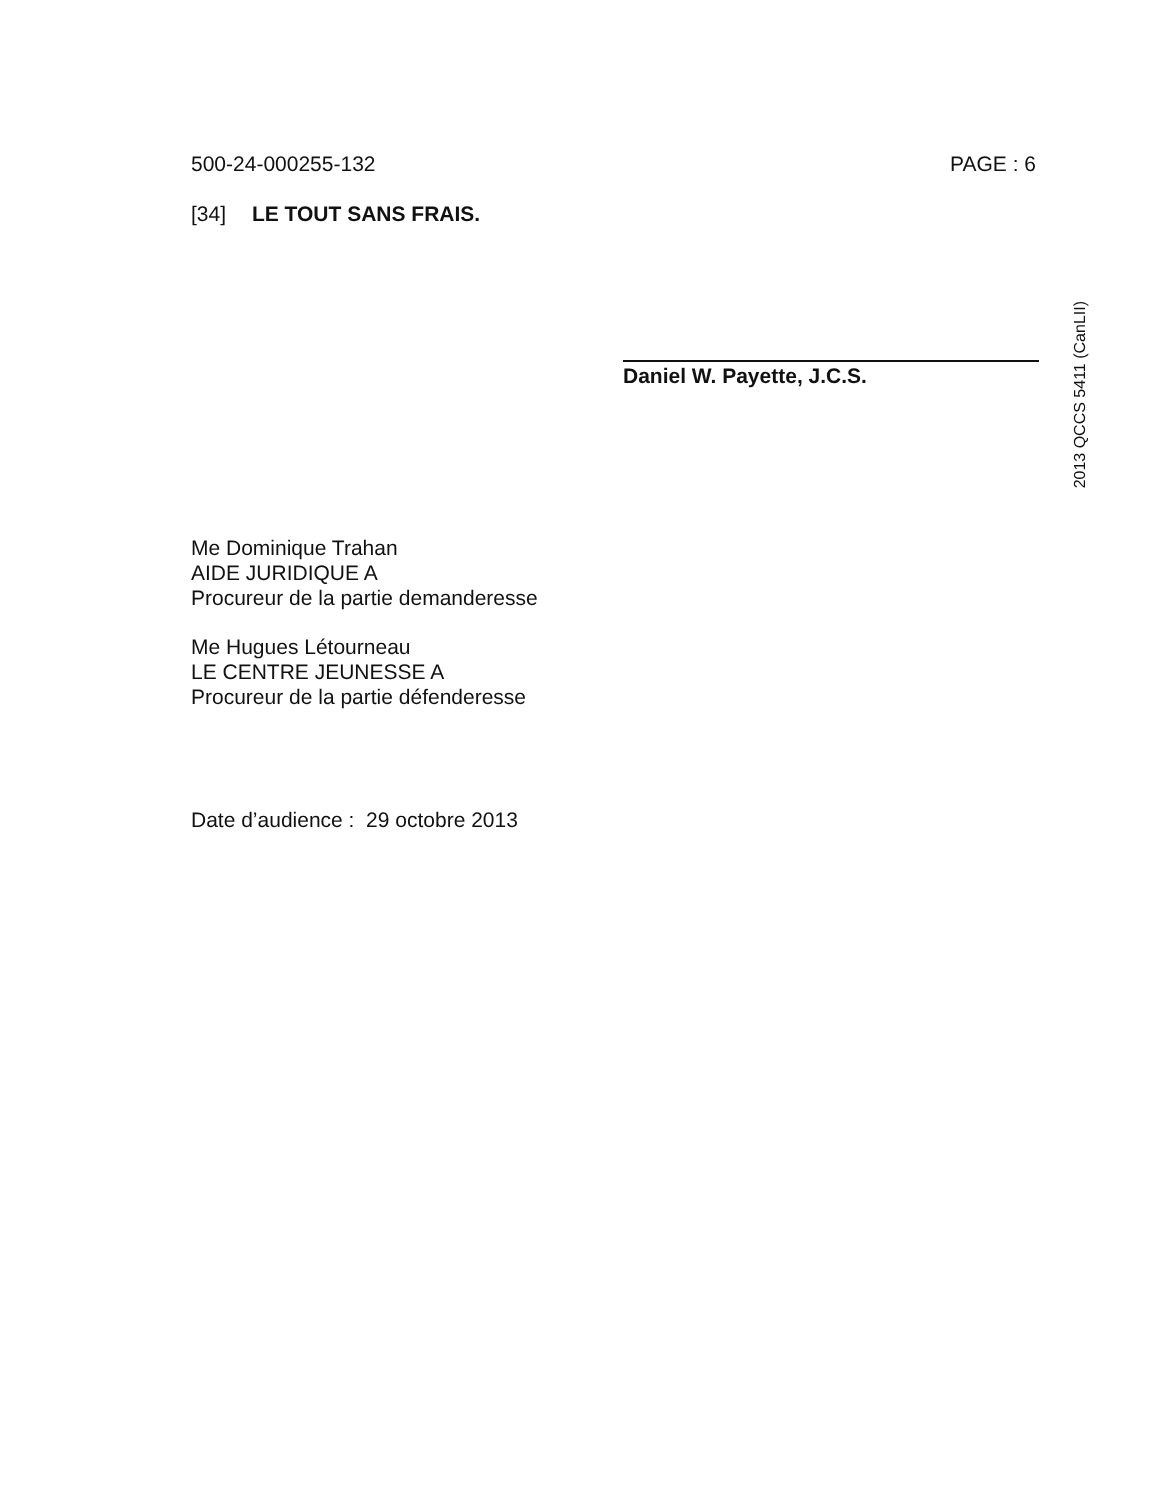500-24-000255-132 PAGE : 6
[34] LE TOUT SANS FRAIS.
Daniel W. Payette, J.C.S.
2013 QCCS 5411 (CanLII)
Me Dominique Trahan
AIDE JURIDIQUE A
Procureur de la partie demanderesse
Me Hugues Létourneau
LE CENTRE JEUNESSE A
Procureur de la partie défenderesse
Date d’audience : 29 octobre 2013